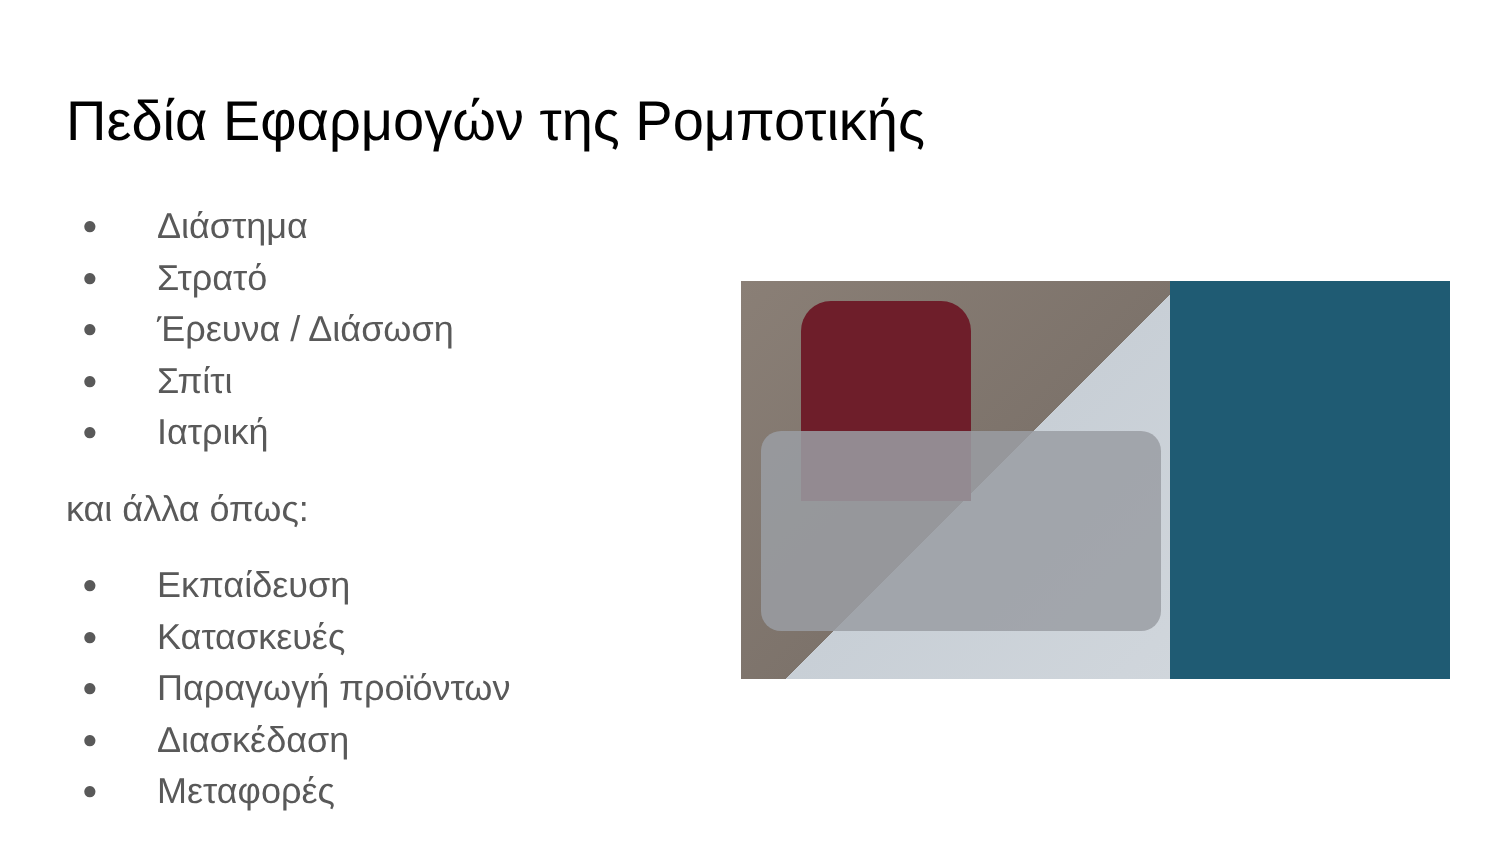Πεδία Εφαρμογών της Ρομποτικής
● Διάστημα
● Στρατό
● Έρευνα / Διάσωση
● Σπίτι
● Ιατρική
και άλλα όπως:
● Εκπαίδευση
● Κατασκευές
● Παραγωγή προϊόντων
● Διασκέδαση
● Μεταφορές